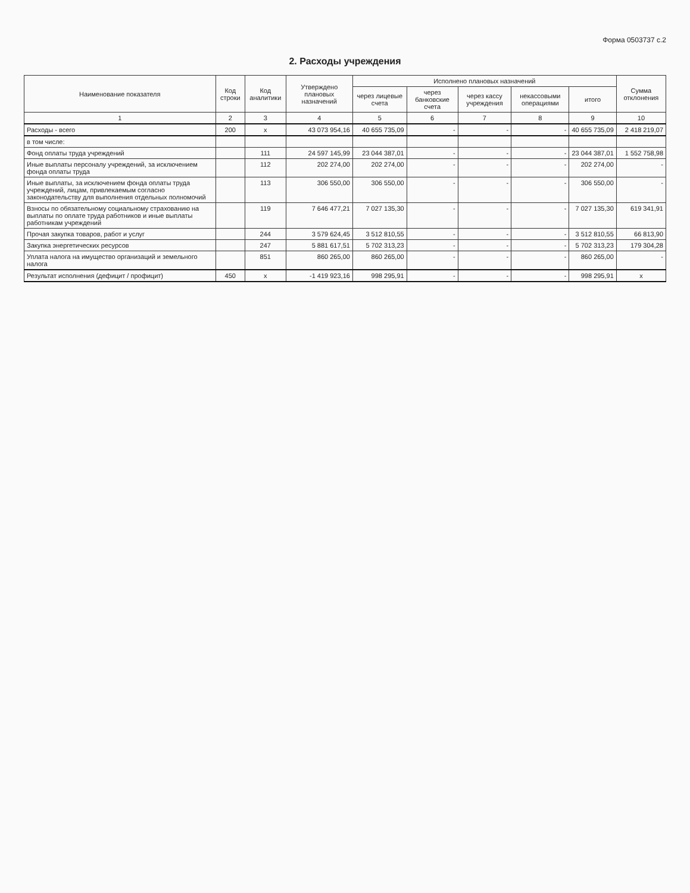Форма 0503737 с.2
2. Расходы учреждения
| Наименование показателя | Код строки | Код аналитики | Утверждено плановых назначений | Исполнено плановых назначений | | | | | Сумма отклонения |
| --- | --- | --- | --- | --- | --- | --- | --- | --- | --- |
| | | | | через лицевые счета | через банковские счета | через кассу учреждения | некассовыми операциями | итого | |
| 1 | 2 | 3 | 4 | 5 | 6 | 7 | 8 | 9 | 10 |
| Расходы - всего | 200 | x | 43 073 954,16 | 40 655 735,09 | - | - | - | 40 655 735,09 | 2 418 219,07 |
| в том числе: | | | | | | | | | |
| Фонд оплаты труда учреждений | | 111 | 24 597 145,99 | 23 044 387,01 | - | - | - | 23 044 387,01 | 1 552 758,98 |
| Иные выплаты персоналу учреждений, за исключением фонда оплаты труда | | 112 | 202 274,00 | 202 274,00 | - | - | - | 202 274,00 | - |
| Иные выплаты, за исключением фонда оплаты труда учреждений, лицам, привлекаемым согласно законодательству для выполнения отдельных полномочий | | 113 | 306 550,00 | 306 550,00 | - | - | - | 306 550,00 | - |
| Взносы по обязательному социальному страхованию на выплаты по оплате труда работников и иные выплаты работникам учреждений | | 119 | 7 646 477,21 | 7 027 135,30 | - | - | - | 7 027 135,30 | 619 341,91 |
| Прочая закупка товаров, работ и услуг | | 244 | 3 579 624,45 | 3 512 810,55 | - | - | - | 3 512 810,55 | 66 813,90 |
| Закупка энергетических ресурсов | | 247 | 5 881 617,51 | 5 702 313,23 | - | - | - | 5 702 313,23 | 179 304,28 |
| Уплата налога на имущество организаций и земельного налога | | 851 | 860 265,00 | 860 265,00 | - | - | - | 860 265,00 | - |
| Результат исполнения (дефицит / профицит) | 450 | x | -1 419 923,16 | 998 295,91 | - | - | - | 998 295,91 | x |